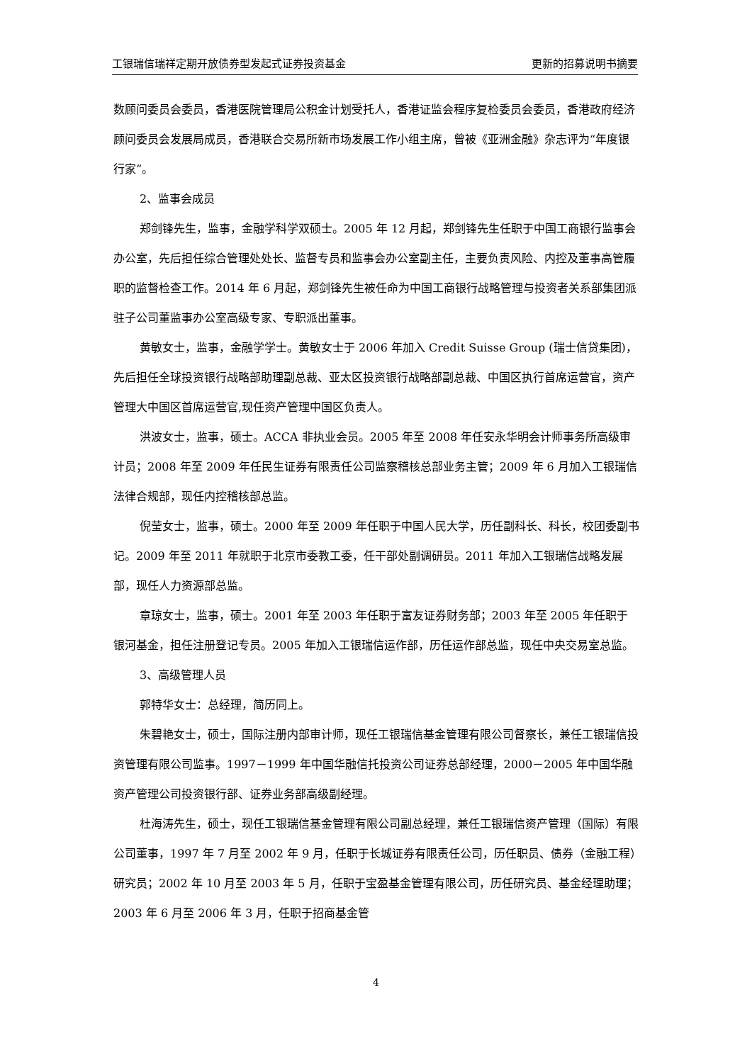工银瑞信瑞祥定期开放债券型发起式证券投资基金 更新的招募说明书摘要
数顾问委员会委员，香港医院管理局公积金计划受托人，香港证监会程序复检委员会委员，香港政府经济顾问委员会发展局成员，香港联合交易所新市场发展工作小组主席，曾被《亚洲金融》杂志评为“年度银行家”。
2、监事会成员
郑剑锋先生，监事，金融学科学双硕士。2005 年 12 月起，郑剑锋先生任职于中国工商银行监事会办公室，先后担任综合管理处处长、监督专员和监事会办公室副主任，主要负责风险、内控及董事高管履职的监督检查工作。2014 年 6 月起，郑剑锋先生被任命为中国工商银行战略管理与投资者关系部集团派驻子公司董监事办公室高级专家、专职派出董事。
黄敏女士，监事，金融学学士。黄敏女士于 2006 年加入 Credit Suisse Group (瑞士信贷集团)，先后担任全球投资银行战略部助理副总裁、亚太区投资银行战略部副总裁、中国区执行首席运营官，资产管理大中国区首席运营官,现任资产管理中国区负责人。
洪波女士，监事，硕士。ACCA 非执业会员。2005 年至 2008 年任安永华明会计师事务所高级审计员；2008 年至 2009 年任民生证券有限责任公司监察稽核总部业务主管；2009 年 6 月加入工银瑞信法律合规部，现任内控稽核部总监。
倪莹女士，监事，硕士。2000 年至 2009 年任职于中国人民大学，历任副科长、科长，校团委副书记。2009 年至 2011 年就职于北京市委教工委，任干部处副调研员。2011 年加入工银瑞信战略发展部，现任人力资源部总监。
章琼女士，监事，硕士。2001 年至 2003 年任职于富友证券财务部；2003 年至 2005 年任职于银河基金，担任注册登记专员。2005 年加入工银瑞信运作部，历任运作部总监，现任中央交易室总监。
3、高级管理人员
郭特华女士：总经理，简历同上。
朱碧艳女士，硕士，国际注册内部审计师，现任工银瑞信基金管理有限公司督察长，兼任工银瑞信投资管理有限公司监事。1997－1999 年中国华融信托投资公司证券总部经理，2000－2005 年中国华融资产管理公司投资银行部、证券业务部高级副经理。
杜海涛先生，硕士，现任工银瑞信基金管理有限公司副总经理，兼任工银瑞信资产管理（国际）有限公司董事，1997 年 7 月至 2002 年 9 月，任职于长城证券有限责任公司，历任职员、债券（金融工程）研究员；2002 年 10 月至 2003 年 5 月，任职于宝盈基金管理有限公司，历任研究员、基金经理助理；2003 年 6 月至 2006 年 3 月，任职于招商基金管
4